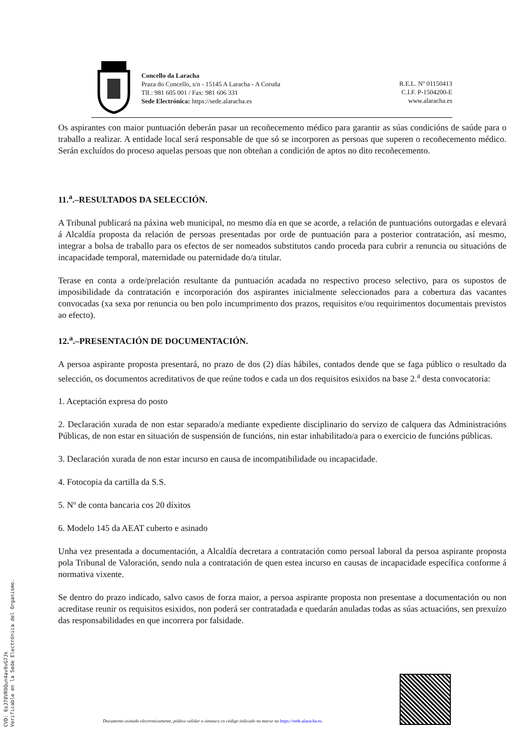Concello da Laracha
Praza do Concello, s/n - 15145 A Laracha - A Coruña
Tlf.: 981 605 001 / Fax: 981 606 331
Sede Electrónica: https://sede.alaracha.es
R.E.L. Nº 01150413
C.I.F. P-1504200-E
www.alaracha.es
Os aspirantes con maior puntuación deberán pasar un recoñecemento médico para garantir as súas condicións de saúde para o traballo a realizar. A entidade local será responsable de que só se incorporen as persoas que superen o recoñecemento médico. Serán excluídos do proceso aquelas persoas que non obteñan a condición de aptos no dito recoñecemento.
11.<sup>a</sup>.–RESULTADOS DA SELECCIÓN.
A Tribunal publicará na páxina web municipal, no mesmo día en que se acorde, a relación de puntuacións outorgadas e elevará á Alcaldía proposta da relación de persoas presentadas por orde de puntuación para a posterior contratación, así mesmo, integrar a bolsa de traballo para os efectos de ser nomeados substitutos cando proceda para cubrir a renuncia ou situacións de incapacidade temporal, maternidade ou paternidade do/a titular.
Terase en conta a orde/prelación resultante da puntuación acadada no respectivo proceso selectivo, para os supostos de imposibilidade da contratación e incorporación dos aspirantes inicialmente seleccionados para a cobertura das vacantes convocadas (xa sexa por renuncia ou ben polo incumprimento dos prazos, requisitos e/ou requirimentos documentais previstos ao efecto).
12.<sup>a</sup>.–PRESENTACIÓN DE DOCUMENTACIÓN.
A persoa aspirante proposta presentará, no prazo de dos (2) días hábiles, contados dende que se faga público o resultado da selección, os documentos acreditativos de que reúne todos e cada un dos requisitos esixidos na base 2.<sup>a</sup> desta convocatoria:
1. Aceptación expresa do posto
2. Declaración xurada de non estar separado/a mediante expediente disciplinario do servizo de calquera das Administracións Públicas, de non estar en situación de suspensión de funcións, nin estar inhabilitado/a para o exercicio de funcións públicas.
3. Declaración xurada de non estar incurso en causa de incompatibilidade ou incapacidade.
4. Fotocopia da cartilla da S.S.
5. Nº de conta bancaria cos 20 díxitos
6. Modelo 145 da AEAT cuberto e asinado
Unha vez presentada a documentación, a Alcaldía decretara a contratación como persoal laboral da persoa aspirante proposta pola Tribunal de Valoración, sendo nula a contratación de quen estea incurso en causas de incapacidade específica conforme á normativa vixente.
Se dentro do prazo indicado, salvo casos de forza maior, a persoa aspirante proposta non presentase a documentación ou non acreditase reunir os requisitos esixidos, non poderá ser contratadada e quedarán anuladas todas as súas actuacións, sen prexuízo das responsabilidades en que incorrera por falsidade.
CVD: 6sJ78VR9Qun4av9vG7Jk
Verificable en la Sede Electrónica del Organismo.
Documento asinado electronicamente, pódese validar a sinatura co código indicado na marxe na https://sede.alaracha.es.